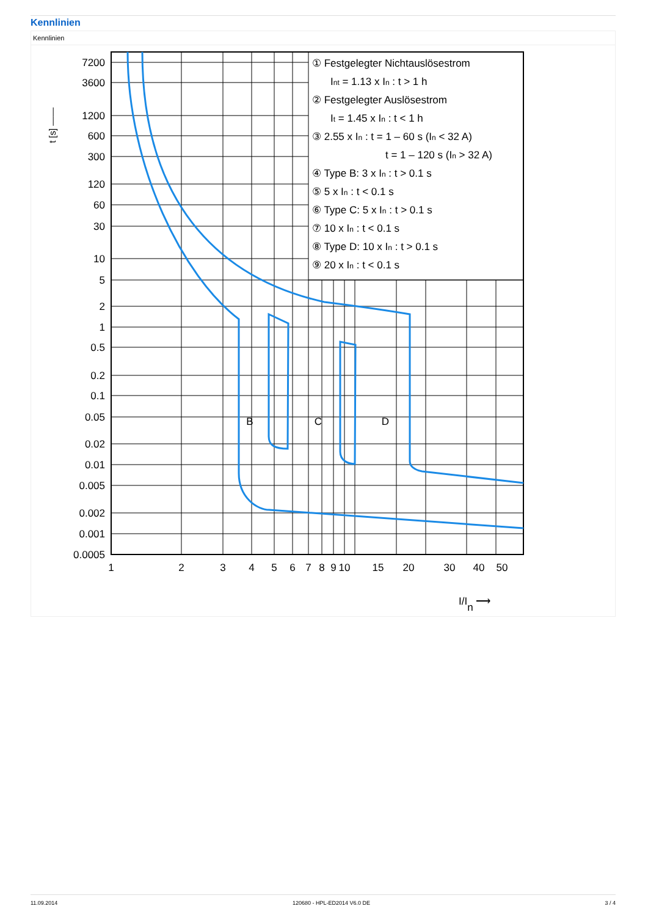Kennlinien
Kennlinien
7200
3600
1200
600
300
120
60
30
10
5
2
1
0.5
0.2
0.1
0.05
0.02
0.01
0.005
0.002
0.001
0.0005
1
2
3
4
5
6
7
8
9
10
15
20
30
40
50
B
C
D
t [s] ——
I/In ⟶
① Festgelegter Nichtauslösestrom
Int = 1.13 x In : t > 1 h
② Festgelegter Auslösestrom
It = 1.45 x In : t < 1 h
③ 2.55 x In : t = 1 – 60 s (In < 32 A)
t = 1 – 120 s (In > 32 A)
④ Type B: 3 x In : t > 0.1 s
⑤ 5 x In : t < 0.1 s
⑥ Type C: 5 x In : t > 0.1 s
⑦ 10 x In : t < 0.1 s
⑧ Type D: 10 x In : t > 0.1 s
⑨ 20 x In : t < 0.1 s
11.09.2014 120680 - HPL-ED2014 V6.0 DE 3 / 4